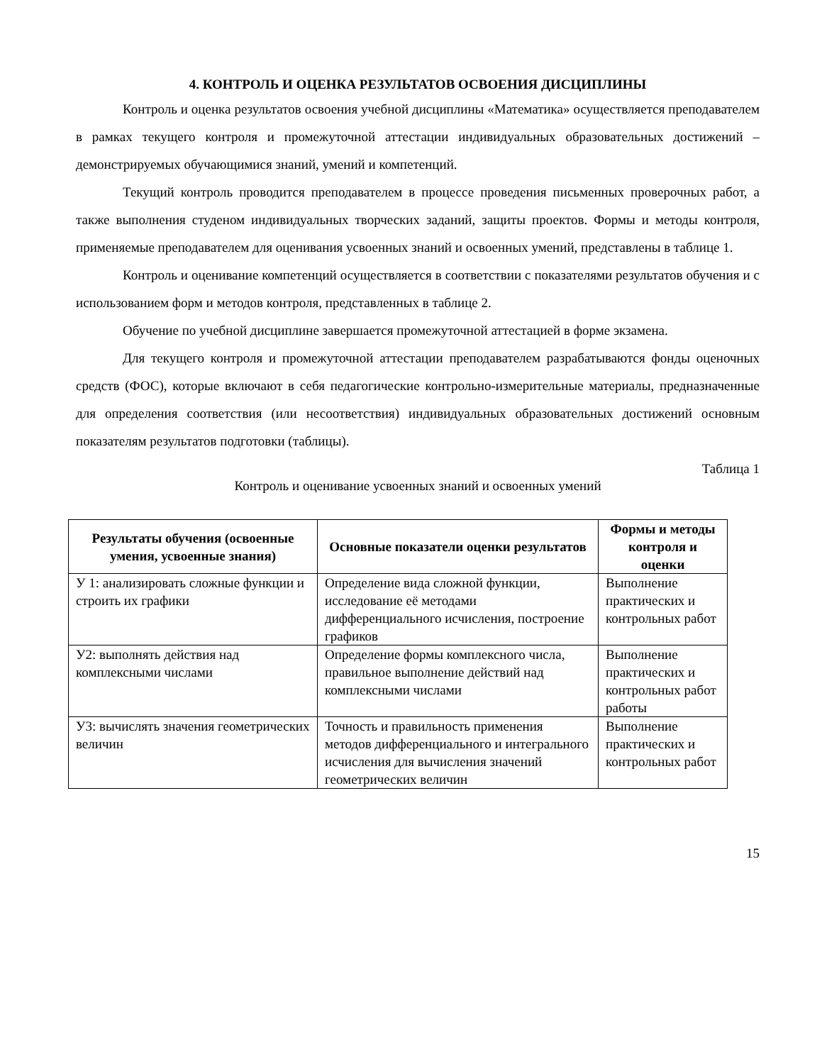4. КОНТРОЛЬ И ОЦЕНКА РЕЗУЛЬТАТОВ ОСВОЕНИЯ ДИСЦИПЛИНЫ
Контроль и оценка результатов освоения учебной дисциплины «Математика» осуществляется преподавателем в рамках текущего контроля и промежуточной аттестации индивидуальных образовательных достижений – демонстрируемых обучающимися знаний, умений и компетенций.
Текущий контроль проводится преподавателем в процессе проведения письменных проверочных работ, а также выполнения студеном индивидуальных творческих заданий, защиты проектов. Формы и методы контроля, применяемые преподавателем для оценивания усвоенных знаний и освоенных умений, представлены в таблице 1.
Контроль и оценивание компетенций осуществляется в соответствии с показателями результатов обучения и с использованием форм и методов контроля, представленных в таблице 2.
Обучение по учебной дисциплине завершается промежуточной аттестацией в форме экзамена.
Для текущего контроля и промежуточной аттестации преподавателем разрабатываются фонды оценочных средств (ФОС), которые включают в себя педагогические контрольно-измерительные материалы, предназначенные для определения соответствия (или несоответствия) индивидуальных образовательных достижений основным показателям результатов подготовки (таблицы).
Таблица 1
Контроль и оценивание усвоенных знаний и освоенных умений
| Результаты обучения (освоенные умения, усвоенные знания) | Основные показатели оценки результатов | Формы и методы контроля и оценки |
| --- | --- | --- |
| У 1: анализировать сложные функции и строить их графики | Определение вида сложной функции, исследование её методами дифференциального исчисления, построение графиков | Выполнение практических и контрольных работ |
| У2: выполнять действия над комплексными числами | Определение формы комплексного числа, правильное выполнение действий над комплексными числами | Выполнение практических и контрольных работ работы |
| У3: вычислять значения геометрических величин | Точность и правильность применения методов дифференциального и интегрального исчисления для вычисления значений геометрических величин | Выполнение практических и контрольных работ |
15